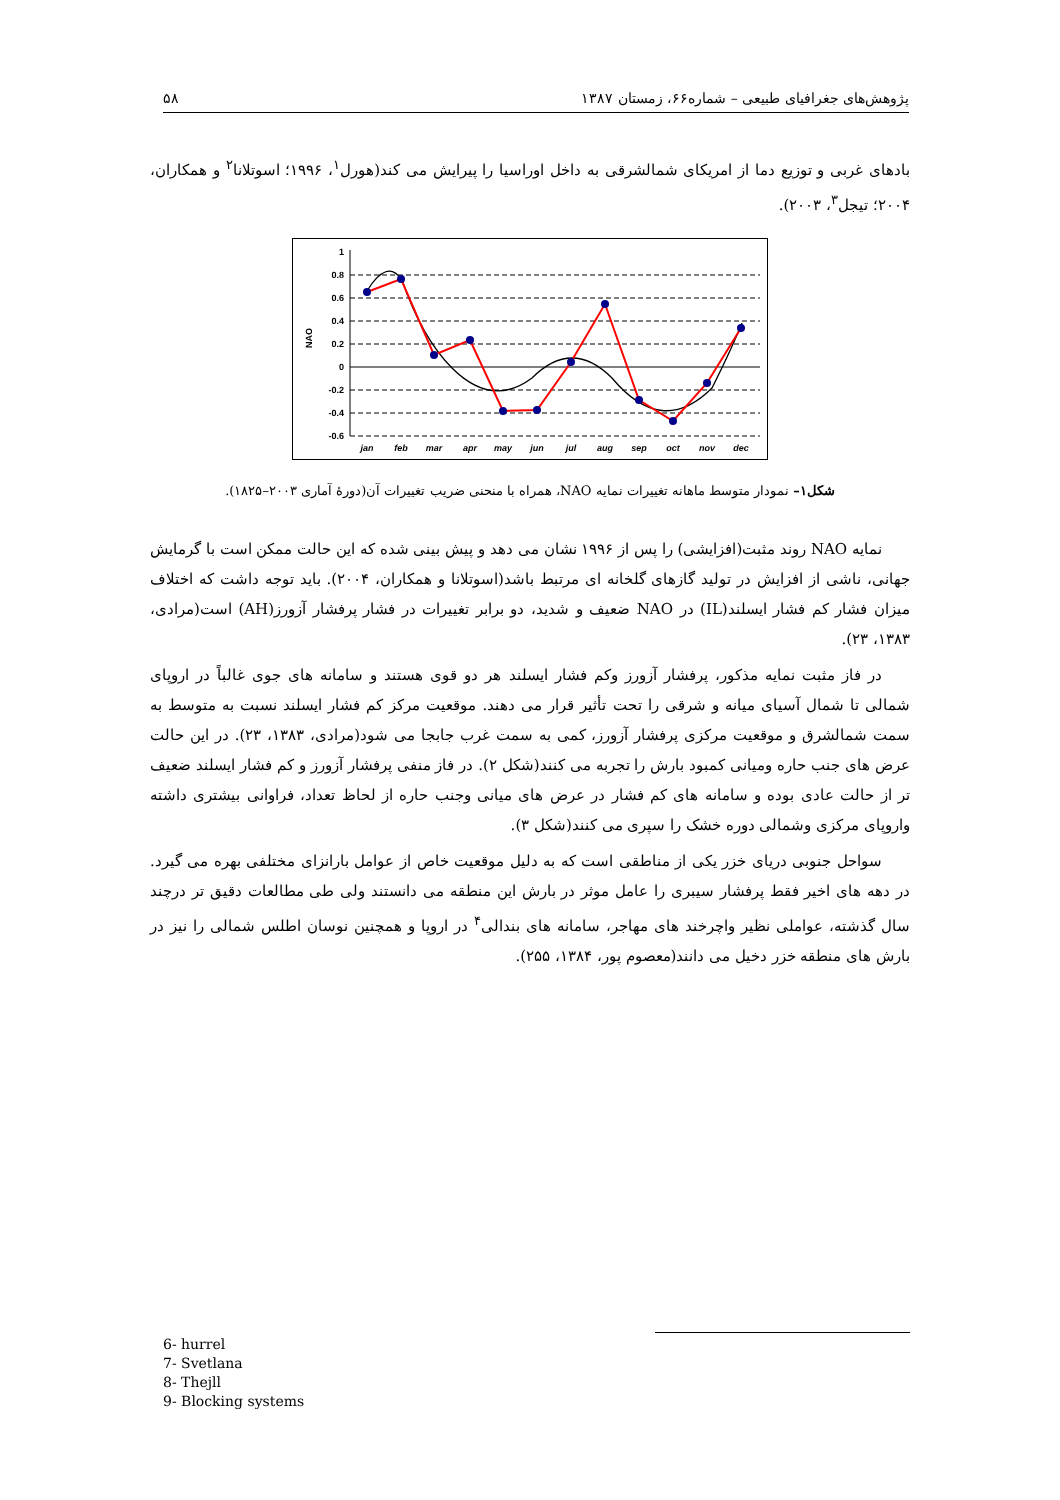پژوهش‌های جغرافیای طبیعی – شماره۶۶، زمستان ۱۳۸۷ ۵۸
بادهای غربی و توزیع دما از امریکای شمالشرقی به داخل اوراسیا را پیرایش می کند(هورل<sup>۱</sup>، ۱۹۹۶؛ اسوتلانا<sup>۲</sup> و همکاران، ۲۰۰۴؛ تیجل<sup>۳</sup>، ۲۰۰۳).
1
0.8
0.6
0.4
0.2
0
-0.2
-0.4
-0.6
NAO
jan
feb
mar
apr
may
jun
jul
aug
sep
oct
nov
dec
شکل۱– نمودار متوسط ماهانه تغییرات نمایه NAO، همراه با منحنی ضریب تغییرات آن(دورهٔ آماری ۲۰۰۳–۱۸۲۵).
نمایه NAO روند مثبت(افزایشی) را پس از ۱۹۹۶ نشان می دهد و پیش بینی شده که این حالت ممکن است با گرمایش جهانی، ناشی از افزایش در تولید گازهای گلخانه ای مرتبط باشد(اسوتلانا و همکاران، ۲۰۰۴). باید توجه داشت که اختلاف میزان فشار کم فشار ایسلند(IL) در NAO ضعیف و شدید، دو برابر تغییرات در فشار پرفشار آزورز(AH) است(مرادی، ۱۳۸۳، ۲۳).
در فاز مثبت نمایه مذکور، پرفشار آزورز وکم فشار ایسلند هر دو قوی هستند و سامانه های جوی غالباً در اروپای شمالی تا شمال آسیای میانه و شرقی را تحت تأثیر قرار می دهند. موقعیت مرکز کم فشار ایسلند نسبت به متوسط به سمت شمالشرق و موقعیت مرکزی پرفشار آزورز، کمی به سمت غرب جابجا می شود(مرادی، ۱۳۸۳، ۲۳). در این حالت عرض های جنب حاره ومیانی کمبود بارش را تجربه می کنند(شکل ۲). در فاز منفی پرفشار آزورز و کم فشار ایسلند ضعیف تر از حالت عادی بوده و سامانه های کم فشار در عرض های میانی وجنب حاره از لحاظ تعداد، فراوانی بیشتری داشته واروپای مرکزی وشمالی دوره خشک را سپری می کنند(شکل ۳).
سواحل جنوبی دریای خزر یکی از مناطقی است که به دلیل موقعیت خاص از عوامل بارانزای مختلفی بهره می گیرد. در دهه های اخیر فقط پرفشار سیبری را عامل موثر در بارش این منطقه می دانستند ولی طی مطالعات دقیق تر درچند سال گذشته، عواملی نظیر واچرخند های مهاجر، سامانه های بندالی<sup>۴</sup> در اروپا و همچنین نوسان اطلس شمالی را نیز در بارش های منطقه خزر دخیل می دانند(معصوم پور، ۱۳۸۴، ۲۵۵).
6- hurrel
7- Svetlana
8- Thejll
9- Blocking systems